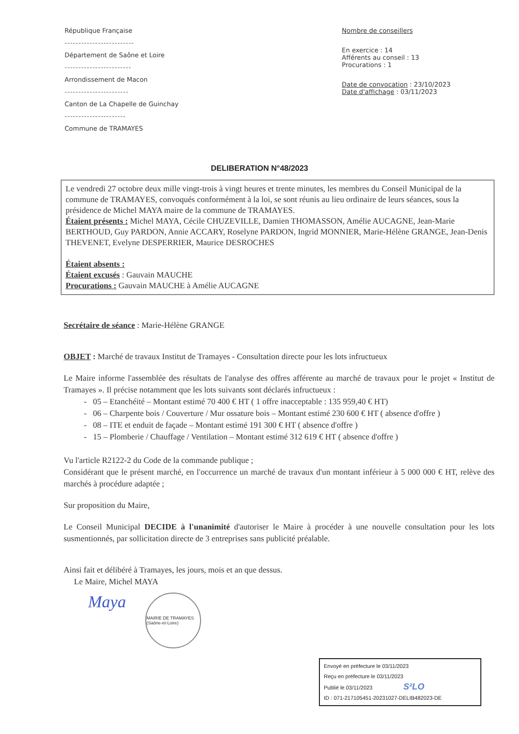République Française
-------------------------
Département de Saône et Loire
------------------------
Arrondissement de Macon
-----------------------
Canton de La Chapelle de Guinchay
----------------------
Commune de TRAMAYES
Nombre de conseillers
En exercice : 14
Afférents au conseil : 13
Procurations : 1
Date de convocation : 23/10/2023
Date d'affichage : 03/11/2023
DELIBERATION N°48/2023
Le vendredi 27 octobre deux mille vingt-trois à vingt heures et trente minutes, les membres du Conseil Municipal de la commune de TRAMAYES, convoqués conformément à la loi, se sont réunis au lieu ordinaire de leurs séances, sous la présidence de Michel MAYA maire de la commune de TRAMAYES.
Étaient présents : Michel MAYA, Cécile CHUZEVILLE, Damien THOMASSON, Amélie AUCAGNE, Jean-Marie BERTHOUD, Guy PARDON, Annie ACCARY, Roselyne PARDON, Ingrid MONNIER, Marie-Hélène GRANGE, Jean-Denis THEVENET, Evelyne DESPERRIER, Maurice DESROCHES
Étaient absents :
Étaient excusés : Gauvain MAUCHE
Procurations : Gauvain MAUCHE à Amélie AUCAGNE
Secrétaire de séance : Marie-Hélène GRANGE
OBJET : Marché de travaux Institut de Tramayes - Consultation directe pour les lots infructueux
Le Maire informe l'assemblée des résultats de l'analyse des offres afférente au marché de travaux pour le projet « Institut de Tramayes ». Il précise notamment que les lots suivants sont déclarés infructueux :
05 – Etanchéité – Montant estimé 70 400 € HT ( 1 offre inacceptable : 135 959,40 € HT)
06 – Charpente bois / Couverture / Mur ossature bois – Montant estimé 230 600 € HT ( absence d'offre )
08 – ITE et enduit de façade – Montant estimé 191 300 € HT ( absence d'offre )
15 – Plomberie / Chauffage / Ventilation – Montant estimé 312 619 € HT ( absence d'offre )
Vu l'article R2122-2 du Code de la commande publique ;
Considérant que le présent marché, en l'occurrence un marché de travaux d'un montant inférieur à 5 000 000 € HT, relève des marchés à procédure adaptée ;
Sur proposition du Maire,
Le Conseil Municipal DECIDE à l'unanimité d'autoriser le Maire à procéder à une nouvelle consultation pour les lots susmentionnés, par sollicitation directe de 3 entreprises sans publicité préalable.
Ainsi fait et délibéré à Tramayes, les jours, mois et an que dessus.
Le Maire, Michel MAYA
Maya
MAIRIE DE TRAMAYES (Saône-et-Loire)
Envoyé en préfecture le 03/11/2023
Reçu en préfecture le 03/11/2023
Publié le 03/11/2023 S²LO
ID : 071-217105451-20231027-DELIB482023-DE